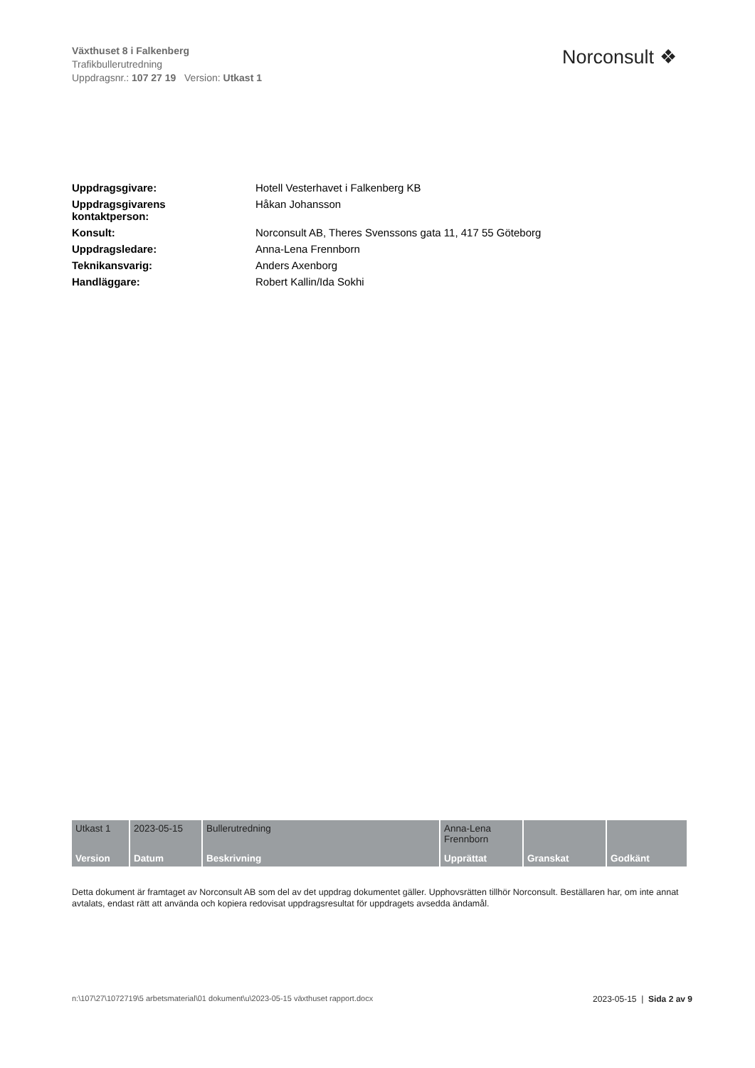Växthuset 8 i Falkenberg
Trafikbullerutredning
Uppdragsnr.: 107 27 19 Version: Utkast 1
Norconsult ❖
| Uppdragsgivare: | Hotell Vesterhavet i Falkenberg KB |
| Uppdragsgivarens kontaktperson: | Håkan Johansson |
| Konsult: | Norconsult AB, Theres Svenssons gata 11, 417 55 Göteborg |
| Uppdragsledare: | Anna-Lena Frennborn |
| Teknikansvarig: | Anders Axenborg |
| Handläggare: | Robert Kallin/Ida Sokhi |
| Utkast 1 | 2023-05-15 | Bullerutredning | Anna-Lena Frennborn | | |
| Version | Datum | Beskrivning | Upprättat | Granskat | Godkänt |
Detta dokument är framtaget av Norconsult AB som del av det uppdrag dokumentet gäller. Upphovsrätten tillhör Norconsult. Beställaren har, om inte annat avtalats, endast rätt att använda och kopiera redovisat uppdragsresultat för uppdragets avsedda ändamål.
n:\107\27\1072719\5 arbetsmaterial\01 dokument\u\2023-05-15 växthuset rapport.docx
2023-05-15 | Sida 2 av 9